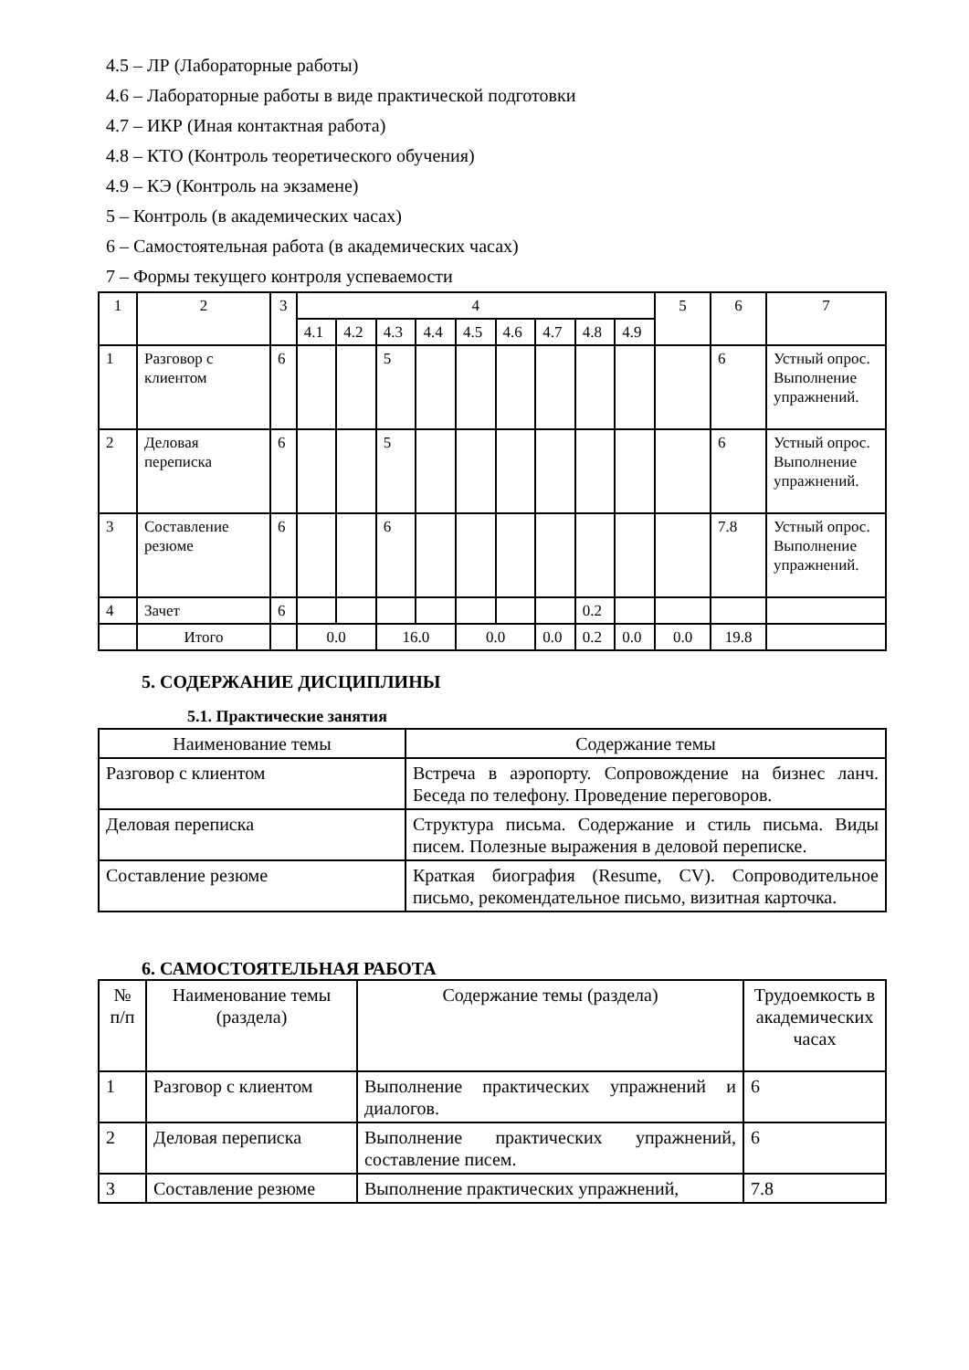4.5 – ЛР (Лабораторные работы)
4.6 – Лабораторные работы в виде практической подготовки
4.7 – ИКР (Иная контактная работа)
4.8 – КТО (Контроль теоретического обучения)
4.9 – КЭ (Контроль на экзамене)
5 – Контроль (в академических часах)
6 – Самостоятельная работа (в академических часах)
7 – Формы текущего контроля успеваемости
| 1 | 2 | 3 | 4 | | | | | | | | | 5 | 6 | 7 |
| | | | 4.1 | 4.2 | 4.3 | 4.4 | 4.5 | 4.6 | 4.7 | 4.8 | 4.9 | | | |
| 1 | Разговор с клиентом | 6 | | | 5 | | | | | | | | 6 | Устный опрос. Выполнение упражнений. |
| 2 | Деловая переписка | 6 | | | 5 | | | | | | | | 6 | Устный опрос. Выполнение упражнений. |
| 3 | Составление резюме | 6 | | | 6 | | | | | | | | 7.8 | Устный опрос. Выполнение упражнений. |
| 4 | Зачет | 6 | | | | | | | | 0.2 | | | | |
| | Итого | | 0.0 | | 16.0 | | 0.0 | | 0.0 | 0.2 | 0.0 | 0.0 | 19.8 | |
5. СОДЕРЖАНИЕ ДИСЦИПЛИНЫ
5.1. Практические занятия
| Наименование темы | Содержание темы |
| Разговор с клиентом | Встреча в аэропорту. Сопровождение на бизнес ланч. Беседа по телефону. Проведение переговоров. |
| Деловая переписка | Структура письма. Содержание и стиль письма. Виды писем. Полезные выражения в деловой переписке. |
| Составление резюме | Краткая биография (Resume, CV). Сопроводительное письмо, рекомендательное письмо, визитная карточка. |
6. САМОСТОЯТЕЛЬНАЯ РАБОТА
| № п/п | Наименование темы (раздела) | Содержание темы (раздела) | Трудоемкость в академических часах |
| 1 | Разговор с клиентом | Выполнение практических упражнений и диалогов. | 6 |
| 2 | Деловая переписка | Выполнение практических упражнений, составление писем. | 6 |
| 3 | Составление резюме | Выполнение практических упражнений, | 7.8 |